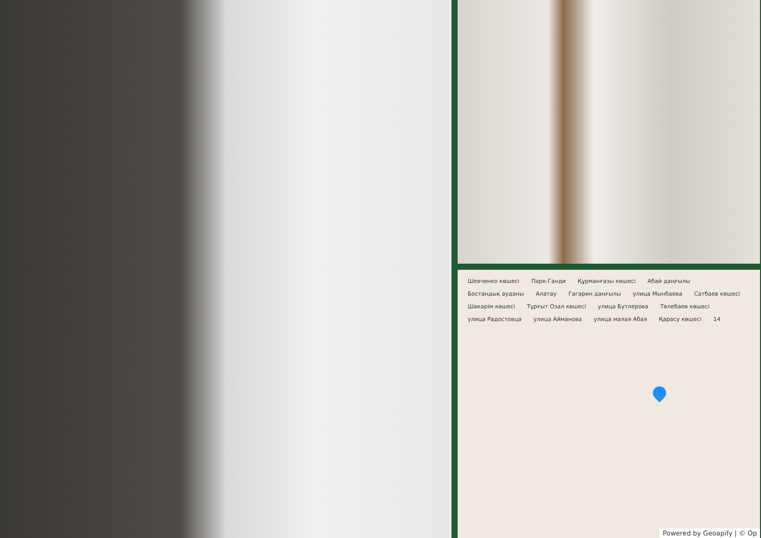Шевченко көшесі Парк-Ганди Құрманғазы көшесі Абай даңғылы Бостандық ауданы Алатау Гагарин даңғылы улица Мынбаева Сатбаев көшесі Шәкәрім көшесі Тұрғыт Озал көшесі улица Бутлерова Төлебаев көшесі улица Радостовца улица Айманова улица малая Абая Қарасу көшесі 14
Powered by Geoapify | © Op